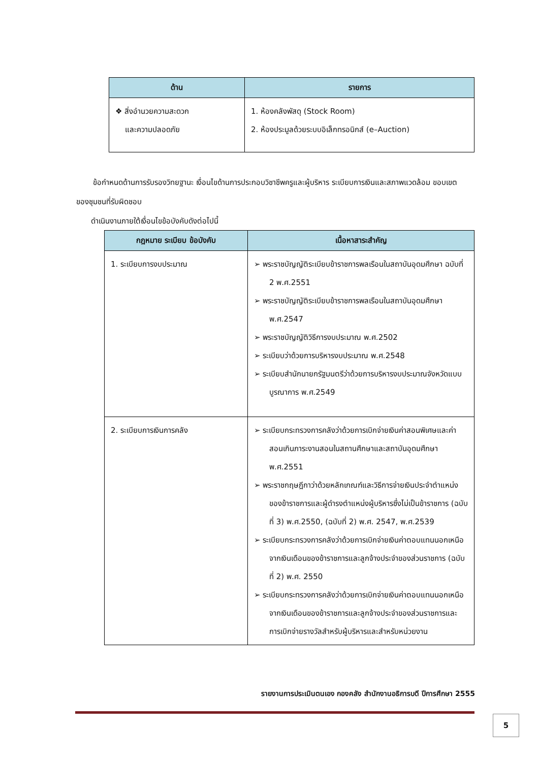| ด้าน | รายการ |
| --- | --- |
| ❖ สิ่งอำนวยความสะดวก และความปลอดภัย | 1. ห้องคลังพัสดุ (Stock Room) 2. ห้องประมูลด้วยระบบอิเล็กทรอนิกส์ (e–Auction) |
ข้อกำหนดด้านการรับรองวิทยฐานะ เงื่อนไขด้านการประกอบวิชาชีพครูและผู้บริหาร ระเบียบการเงินและสภาพแวดล้อม ขอบเขตของชุมชนที่รับผิดชอบ
ดำเนินงานภายใต้เงื่อนไขข้อบังคับดังต่อไปนี้
| กฎหมาย ระเบียบ ข้อบังคับ | เนื้อหาสาระสำคัญ |
| --- | --- |
| 1. ระเบียบการงบประมาณ | ➢ พระราชบัญญัติระเบียบข้าราชการพลเรือนในสถาบันอุดมศึกษา ฉบับที่ 2 พ.ศ.2551 ➢ พระราชบัญญัติระเบียบข้าราชการพลเรือนในสถาบันอุดมศึกษา พ.ศ.2547 ➢ พระราชบัญญัติวิธีการงบประมาณ พ.ศ.2502 ➢ ระเบียบว่าด้วยการบริหารงบประมาณ พ.ศ.2548 ➢ ระเบียบสำนักนายกรัฐมนตรีว่าด้วยการบริหารงบประมาณจังหวัดแบบบูรณาการ พ.ศ.2549 |
| 2. ระเบียบการเงินการคลัง | ➢ ระเบียบกระทรวงการคลังว่าด้วยการเบิกจ่ายเงินค่าสอนพิเศษและค่าสอนเกินภาระงานสอนในสถานศึกษาและสถาบันอุดมศึกษา พ.ศ.2551 ➢ พระราชกฤษฎีกาว่าด้วยหลักเกณฑ์และวิธีการจ่ายเงินประจำตำแหน่งของข้าราชการและผู้ดำรงตำแหน่งผู้บริหารซึ่งไม่เป็นข้าราชการ (ฉบับที่ 3) พ.ศ.2550, (ฉบับที่ 2) พ.ศ. 2547, พ.ศ.2539 ➢ ระเบียบกระทรวงการคลังว่าด้วยการเบิกจ่ายเงินค่าตอบแทนนอกเหนือจากเงินเดือนของข้าราชการและลูกจ้างประจำของส่วนราชการ (ฉบับที่ 2) พ.ศ. 2550 ➢ ระเบียบกระทรวงการคลังว่าด้วยการเบิกจ่ายเงินค่าตอบแทนนอกเหนือจากเงินเดือนของข้าราชการและลูกจ้างประจำของส่วนราชการและการเบิกจ่ายรางวัลสำหรับผู้บริหารและสำหรับหน่วยงาน |
รายงานการประเมินตนเอง กองคลัง สำนักงานอธิการบดี ปีการศึกษา 2555
5